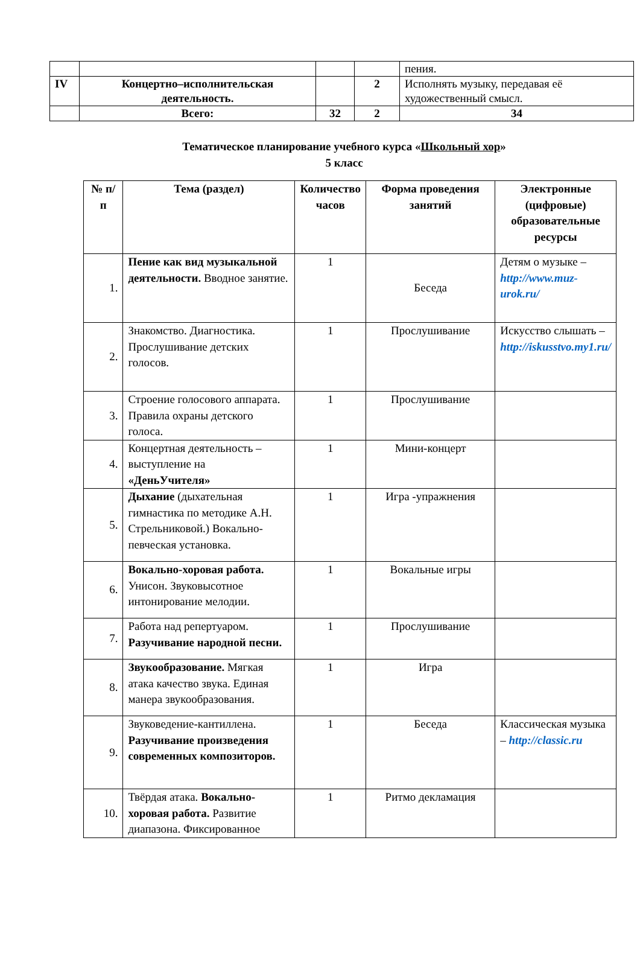| | | | | пения. |
| IV | Концертно–исполнительская деятельность. | | 2 | Исполнять музыку, передавая её художественный смысл. |
| | Всего: | 32 | 2 | 34 |
Тематическое планирование учебного курса «Школьный хор»
5 класс
| № п/п | Тема (раздел) | Количество часов | Форма проведения занятий | Электронные (цифровые) образовательные ресурсы |
| --- | --- | --- | --- | --- |
| 1. | Пение как вид музыкальной деятельности. Вводное занятие. | 1 | Беседа | Детям о музыке – http://www.muz-urok.ru/ |
| 2. | Знакомство. Диагностика. Прослушивание детских голосов. | 1 | Прослушивание | Искусство слышать – http://iskusstvo.my1.ru/ |
| 3. | Строение голосового аппарата. Правила охраны детского голоса. | 1 | Прослушивание | |
| 4. | Концертная деятельность – выступление на «ДеньУчителя» | 1 | Мини-концерт | |
| 5. | Дыхание (дыхательная гимнастика по методике А.Н. Стрельниковой.) Вокально-певческая установка. | 1 | Игра -упражнения | |
| 6. | Вокально-хоровая работа. Унисон. Звуковысотное интонирование мелодии. | 1 | Вокальные игры | |
| 7. | Работа над репертуаром. Разучивание народной песни. | 1 | Прослушивание | |
| 8. | Звукообразование. Мягкая атака качество звука. Единая манера звукообразования. | 1 | Игра | |
| 9. | Звуковедение-кантиллена. Разучивание произведения современных композиторов. | 1 | Беседа | Классическая музыка – http://classic.ru |
| 10. | Твёрдая атака. Вокально-хоровая работа. Развитие диапазона. Фиксированное | 1 | Ритмо декламация | |